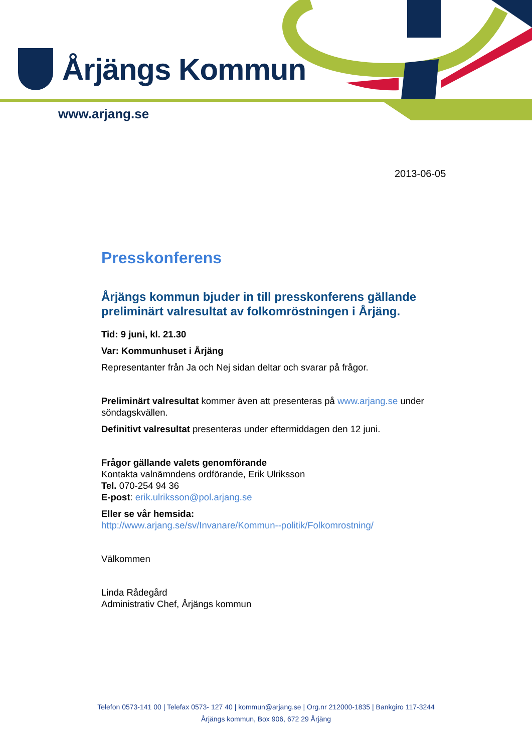Årjängs Kommun
www.arjang.se
2013-06-05
Presskonferens
Årjängs kommun bjuder in till presskonferens gällande preliminärt valresultat av folkomröstningen i Årjäng.
Tid: 9 juni, kl. 21.30
Var: Kommunhuset i Årjäng
Representanter från Ja och Nej sidan deltar och svarar på frågor.
Preliminärt valresultat kommer även att presenteras på www.arjang.se under söndagskvällen.
Definitivt valresultat presenteras under eftermiddagen den 12 juni.
Frågor gällande valets genomförande
Kontakta valnämndens ordförande, Erik Ulriksson
Tel. 070-254 94 36
E-post: erik.ulriksson@pol.arjang.se
Eller se vår hemsida:
http://www.arjang.se/sv/Invanare/Kommun--politik/Folkomrostning/
Välkommen
Linda Rådegård
Administrativ Chef, Årjängs kommun
Telefon 0573-141 00 | Telefax 0573- 127 40 | kommun@arjang.se | Org.nr 212000-1835 | Bankgiro 117-3244
Årjängs kommun, Box 906, 672 29 Årjäng